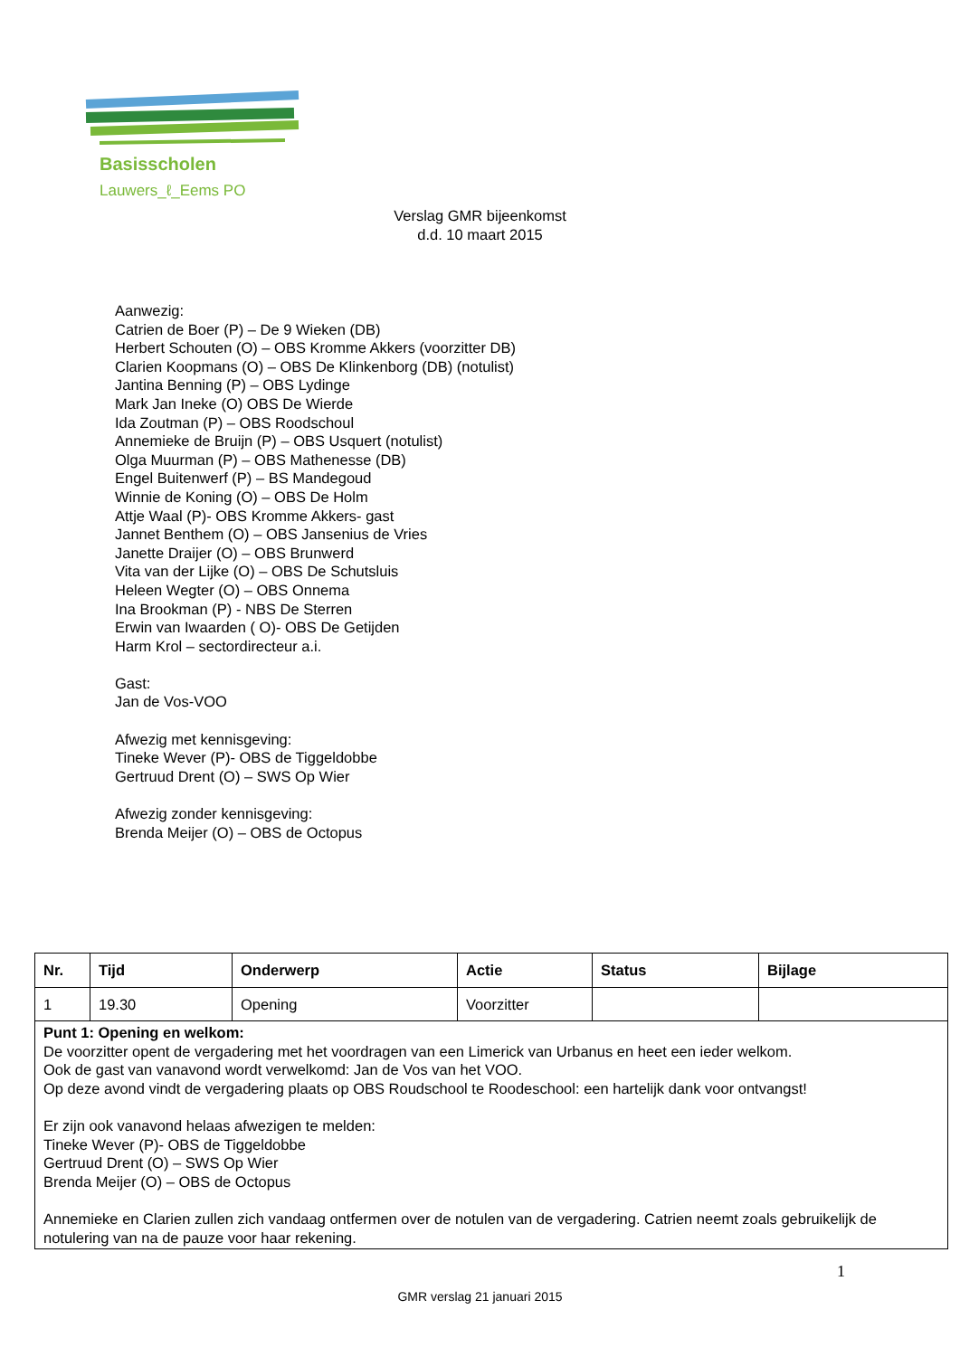Basisscholen
Lauwers_ℓ_Eems PO
Verslag GMR bijeenkomst
d.d. 10 maart 2015
Aanwezig:
Catrien de Boer (P) – De 9 Wieken (DB)
Herbert Schouten (O) – OBS Kromme Akkers (voorzitter DB)
Clarien Koopmans (O) – OBS De Klinkenborg (DB) (notulist)
Jantina Benning (P) – OBS Lydinge
Mark Jan Ineke (O) OBS De Wierde
Ida Zoutman (P) – OBS Roodschoul
Annemieke de Bruijn (P) – OBS Usquert (notulist)
Olga Muurman (P) – OBS Mathenesse (DB)
Engel Buitenwerf (P) – BS Mandegoud
Winnie de Koning (O) – OBS De Holm
Attje Waal (P)- OBS Kromme Akkers- gast
Jannet Benthem (O) – OBS Jansenius de Vries
Janette Draijer (O) – OBS Brunwerd
Vita van der Lijke (O) – OBS De Schutsluis
Heleen Wegter (O) – OBS Onnema
Ina Brookman (P) - NBS De Sterren
Erwin van Iwaarden ( O)- OBS De Getijden
Harm Krol – sectordirecteur a.i.
Gast:
Jan de Vos-VOO
Afwezig met kennisgeving:
Tineke Wever (P)- OBS de Tiggeldobbe
Gertruud Drent (O) – SWS Op Wier
Afwezig zonder kennisgeving:
Brenda Meijer (O) – OBS de Octopus
| Nr. | Tijd | Onderwerp | Actie | Status | Bijlage |
| --- | --- | --- | --- | --- | --- |
| 1 | 19.30 | Opening | Voorzitter | | |
| Punt 1: Opening en welkom: De voorzitter opent de vergadering met het voordragen van een Limerick van Urbanus en heet een ieder welkom. Ook de gast van vanavond wordt verwelkomd: Jan de Vos van het VOO. Op deze avond vindt de vergadering plaats op OBS Roudschool te Roodeschool: een hartelijk dank voor ontvangst! Er zijn ook vanavond helaas afwezigen te melden: Tineke Wever (P)- OBS de Tiggeldobbe Gertruud Drent (O) – SWS Op Wier Brenda Meijer (O) – OBS de Octopus Annemieke en Clarien zullen zich vandaag ontfermen over de notulen van de vergadering. Catrien neemt zoals gebruikelijk de notulering van na de pauze voor haar rekening. | | | | | |
1
GMR verslag 21 januari 2015